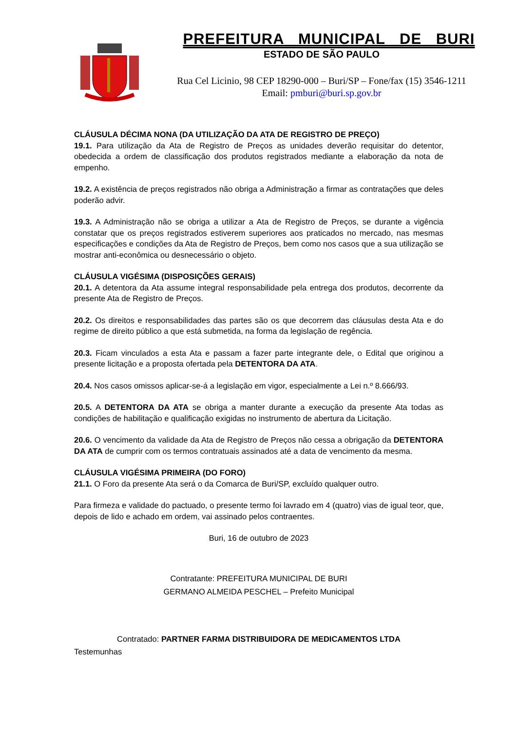PREFEITURA MUNICIPAL DE BURI
ESTADO DE SÃO PAULO
Rua Cel Licinio, 98 CEP 18290-000 – Buri/SP – Fone/fax (15) 3546-1211
Email: pmburi@buri.sp.gov.br
CLÁUSULA DÉCIMA NONA (DA UTILIZAÇÃO DA ATA DE REGISTRO DE PREÇO)
19.1. Para utilização da Ata de Registro de Preços as unidades deverão requisitar do detentor, obedecida a ordem de classificação dos produtos registrados mediante a elaboração da nota de empenho.
19.2. A existência de preços registrados não obriga a Administração a firmar as contratações que deles poderão advir.
19.3. A Administração não se obriga a utilizar a Ata de Registro de Preços, se durante a vigência constatar que os preços registrados estiverem superiores aos praticados no mercado, nas mesmas especificações e condições da Ata de Registro de Preços, bem como nos casos que a sua utilização se mostrar anti-econômica ou desnecessário o objeto.
CLÁUSULA VIGÉSIMA (DISPOSIÇÕES GERAIS)
20.1. A detentora da Ata assume integral responsabilidade pela entrega dos produtos, decorrente da presente Ata de Registro de Preços.
20.2. Os direitos e responsabilidades das partes são os que decorrem das cláusulas desta Ata e do regime de direito público a que está submetida, na forma da legislação de regência.
20.3. Ficam vinculados a esta Ata e passam a fazer parte integrante dele, o Edital que originou a presente licitação e a proposta ofertada pela DETENTORA DA ATA.
20.4. Nos casos omissos aplicar-se-á a legislação em vigor, especialmente a Lei n.º 8.666/93.
20.5. A DETENTORA DA ATA se obriga a manter durante a execução da presente Ata todas as condições de habilitação e qualificação exigidas no instrumento de abertura da Licitação.
20.6. O vencimento da validade da Ata de Registro de Preços não cessa a obrigação da DETENTORA DA ATA de cumprir com os termos contratuais assinados até a data de vencimento da mesma.
CLÁUSULA VIGÉSIMA PRIMEIRA (DO FORO)
21.1. O Foro da presente Ata será o da Comarca de Buri/SP, excluído qualquer outro.
Para firmeza e validade do pactuado, o presente termo foi lavrado em 4 (quatro) vias de igual teor, que, depois de lido e achado em ordem, vai assinado pelos contraentes.
Buri, 16 de outubro de 2023
Contratante: PREFEITURA MUNICIPAL DE BURI
GERMANO ALMEIDA PESCHEL – Prefeito Municipal
Contratado: PARTNER FARMA DISTRIBUIDORA DE MEDICAMENTOS LTDA
Testemunhas